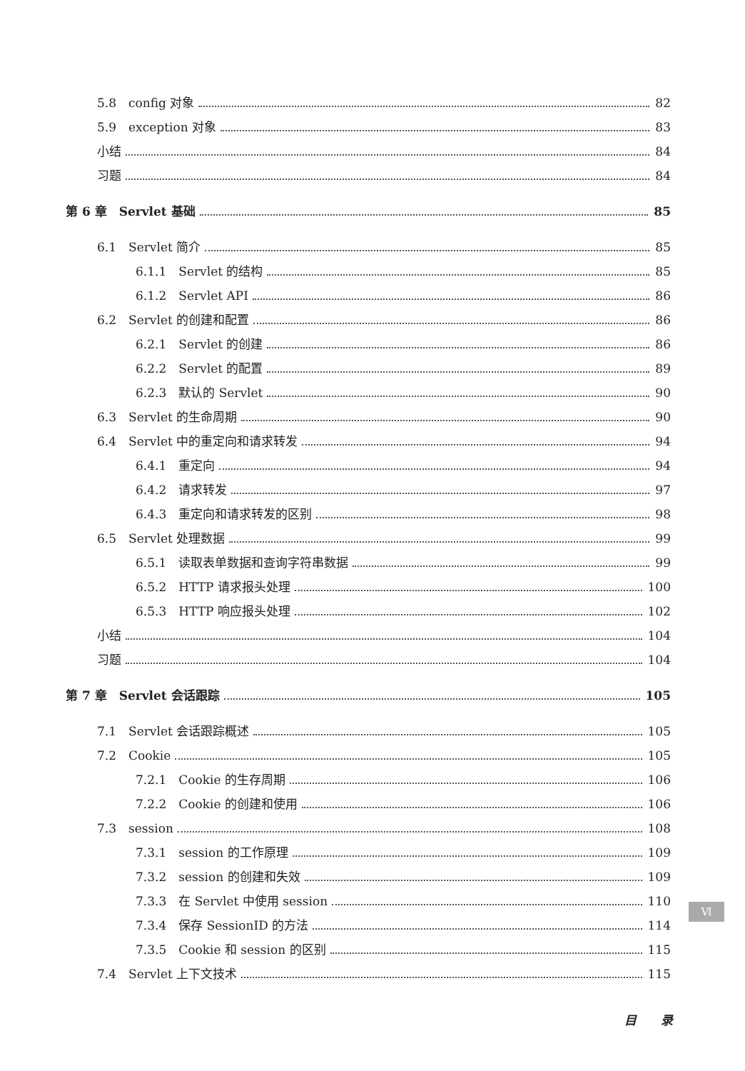5.8　config 对象 82
5.9　exception 对象 83
小结 84
习题 84
第 6 章　Servlet 基础 85
6.1　Servlet 简介 85
6.1.1　Servlet 的结构 85
6.1.2　Servlet API 86
6.2　Servlet 的创建和配置 86
6.2.1　Servlet 的创建 86
6.2.2　Servlet 的配置 89
6.2.3　默认的 Servlet 90
6.3　Servlet 的生命周期 90
6.4　Servlet 中的重定向和请求转发 94
6.4.1　重定向 94
6.4.2　请求转发 97
6.4.3　重定向和请求转发的区别 98
6.5　Servlet 处理数据 99
6.5.1　读取表单数据和查询字符串数据 99
6.5.2　HTTP 请求报头处理 100
6.5.3　HTTP 响应报头处理 102
小结 104
习题 104
第 7 章　Servlet 会话跟踪 105
7.1　Servlet 会话跟踪概述 105
7.2　Cookie 105
7.2.1　Cookie 的生存周期 106
7.2.2　Cookie 的创建和使用 106
7.3　session 108
7.3.1　session 的工作原理 109
7.3.2　session 的创建和失效 109
7.3.3　在 Servlet 中使用 session 110
7.3.4　保存 SessionID 的方法 114
7.3.5　Cookie 和 session 的区别 115
7.4　Servlet 上下文技术 115
Ⅵ
目　　录